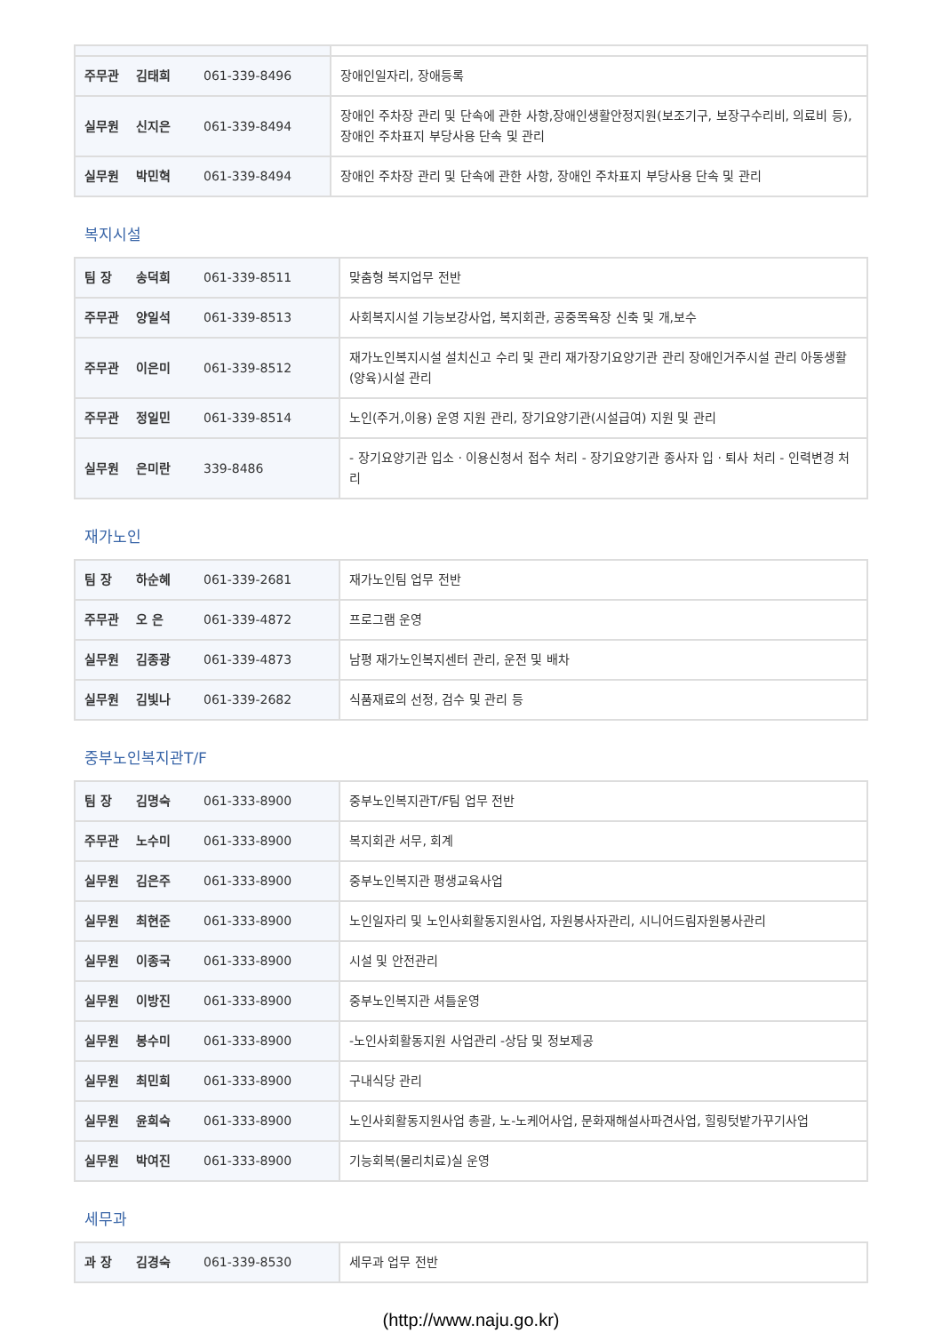| 주무관 김태희 061-339-8496 | 장애인일자리, 장애등록 |
| 실무원 신지은 061-339-8494 | 장애인 주차장 관리 및 단속에 관한 사항,장애인생활안정지원(보조기구, 보장구수리비, 의료비 등), 장애인 주차표지 부당사용 단속 및 관리 |
| 실무원 박민혁 061-339-8494 | 장애인 주차장 관리 및 단속에 관한 사항, 장애인 주차표지 부당사용 단속 및 관리 |
복지시설
| 팀 장 송덕희 061-339-8511 | 맞춤형 복지업무 전반 |
| 주무관 양일석 061-339-8513 | 사회복지시설 기능보강사업, 복지회관, 공중목욕장 신축 및 개,보수 |
| 주무관 이은미 061-339-8512 | 재가노인복지시설 설치신고 수리 및 관리 재가장기요양기관 관리 장애인거주시설 관리 아동생활(양육)시설 관리 |
| 주무관 정일민 061-339-8514 | 노인(주거,이용) 운영 지원 관리, 장기요양기관(시설급여) 지원 및 관리 |
| 실무원 은미란 339-8486 | - 장기요양기관 입소 · 이용신청서 접수 처리 - 장기요양기관 종사자 입 · 퇴사 처리 - 인력변경 처리 |
재가노인
| 팀 장 하순혜 061-339-2681 | 재가노인팀 업무 전반 |
| 주무관 오 은 061-339-4872 | 프로그램 운영 |
| 실무원 김종광 061-339-4873 | 남평 재가노인복지센터 관리, 운전 및 배차 |
| 실무원 김빛나 061-339-2682 | 식품재료의 선정, 검수 및 관리 등 |
중부노인복지관T/F
| 팀 장 김명숙 061-333-8900 | 중부노인복지관T/F팀 업무 전반 |
| 주무관 노수미 061-333-8900 | 복지회관 서무, 회계 |
| 실무원 김은주 061-333-8900 | 중부노인복지관 평생교육사업 |
| 실무원 최현준 061-333-8900 | 노인일자리 및 노인사회활동지원사업, 자원봉사자관리, 시니어드림자원봉사관리 |
| 실무원 이종국 061-333-8900 | 시설 및 안전관리 |
| 실무원 이방진 061-333-8900 | 중부노인복지관 셔틀운영 |
| 실무원 봉수미 061-333-8900 | -노인사회활동지원 사업관리 -상담 및 정보제공 |
| 실무원 최민희 061-333-8900 | 구내식당 관리 |
| 실무원 윤희숙 061-333-8900 | 노인사회활동지원사업 총괄, 노-노케어사업, 문화재해설사파견사업, 힐링텃밭가꾸기사업 |
| 실무원 박여진 061-333-8900 | 기능회복(물리치료)실 운영 |
세무과
| 과 장 김경숙 061-339-8530 | 세무과 업무 전반 |
(http://www.naju.go.kr)